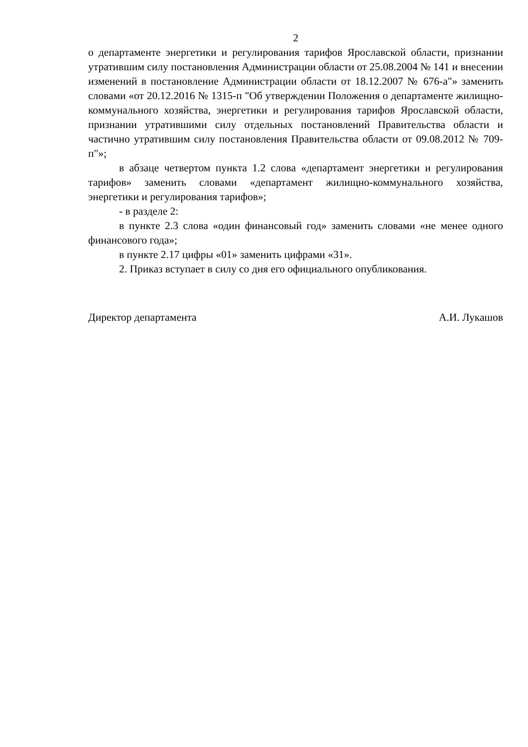2
о департаменте энергетики и регулирования тарифов Ярославской области, признании утратившим силу постановления Администрации области от 25.08.2004 № 141 и внесении изменений в постановление Администрации области от 18.12.2007 № 676-а"» заменить словами «от 20.12.2016 № 1315-п "Об утверждении Положения о департаменте жилищно-коммунального хозяйства, энергетики и регулирования тарифов Ярославской области, признании утратившими силу отдельных постановлений Правительства области и частично утратившим силу постановления Правительства области от 09.08.2012 № 709-п"»;
в абзаце четвертом пункта 1.2 слова «департамент энергетики и регулирования тарифов» заменить словами «департамент жилищно-коммунального хозяйства, энергетики и регулирования тарифов»;
- в разделе 2:
в пункте 2.3 слова «один финансовый год» заменить словами «не менее одного финансового года»;
в пункте 2.17 цифры «01» заменить цифрами «31».
2. Приказ вступает в силу со дня его официального опубликования.
Директор департамента А.И. Лукашов